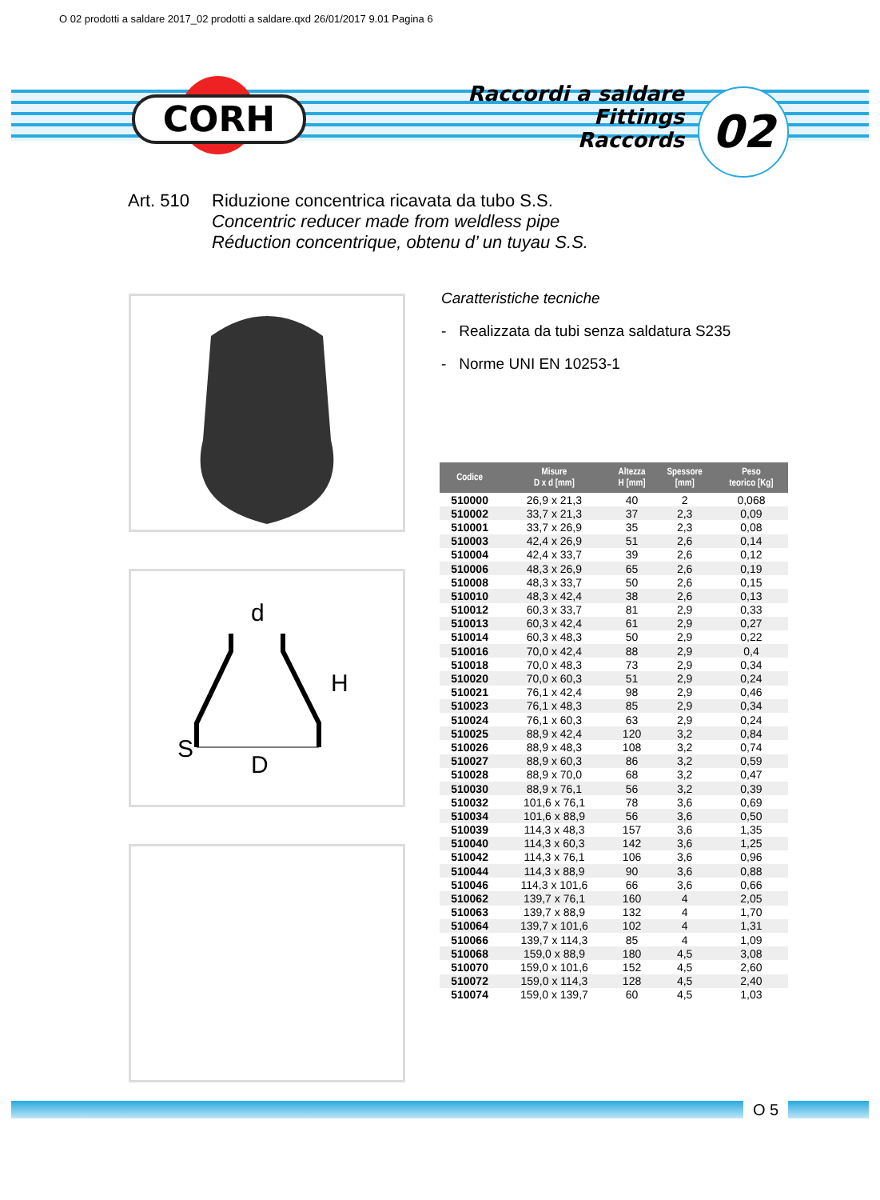O 02 prodotti a saldare 2017_02 prodotti a saldare.qxd 26/01/2017 9.01 Pagina 6
CORH
Raccordi a saldare
Fittings
Raccords
02
Art. 510 Riduzione concentrica ricavata da tubo S.S.
Concentric reducer made from weldless pipe
Réduction concentrique, obtenu d’ un tuyau S.S.
d
H
S
D
Caratteristiche tecniche
- Realizzata da tubi senza saldatura S235
- Norme UNI EN 10253-1
| Codice | Misure D x d [mm] | Altezza H [mm] | Spessore [mm] | Peso teorico [Kg] |
| --- | --- | --- | --- | --- |
| 510000 | 26,9 x 21,3 | 40 | 2 | 0,068 |
| 510002 | 33,7 x 21,3 | 37 | 2,3 | 0,09 |
| 510001 | 33,7 x 26,9 | 35 | 2,3 | 0,08 |
| 510003 | 42,4 x 26,9 | 51 | 2,6 | 0,14 |
| 510004 | 42,4 x 33,7 | 39 | 2,6 | 0,12 |
| 510006 | 48,3 x 26,9 | 65 | 2,6 | 0,19 |
| 510008 | 48,3 x 33,7 | 50 | 2,6 | 0,15 |
| 510010 | 48,3 x 42,4 | 38 | 2,6 | 0,13 |
| 510012 | 60,3 x 33,7 | 81 | 2,9 | 0,33 |
| 510013 | 60,3 x 42,4 | 61 | 2,9 | 0,27 |
| 510014 | 60,3 x 48,3 | 50 | 2,9 | 0,22 |
| 510016 | 70,0 x 42,4 | 88 | 2,9 | 0,4 |
| 510018 | 70,0 x 48,3 | 73 | 2,9 | 0,34 |
| 510020 | 70,0 x 60,3 | 51 | 2,9 | 0,24 |
| 510021 | 76,1 x 42,4 | 98 | 2,9 | 0,46 |
| 510023 | 76,1 x 48,3 | 85 | 2,9 | 0,34 |
| 510024 | 76,1 x 60,3 | 63 | 2,9 | 0,24 |
| 510025 | 88,9 x 42,4 | 120 | 3,2 | 0,84 |
| 510026 | 88,9 x 48,3 | 108 | 3,2 | 0,74 |
| 510027 | 88,9 x 60,3 | 86 | 3,2 | 0,59 |
| 510028 | 88,9 x 70,0 | 68 | 3,2 | 0,47 |
| 510030 | 88,9 x 76,1 | 56 | 3,2 | 0,39 |
| 510032 | 101,6 x 76,1 | 78 | 3,6 | 0,69 |
| 510034 | 101,6 x 88,9 | 56 | 3,6 | 0,50 |
| 510039 | 114,3 x 48,3 | 157 | 3,6 | 1,35 |
| 510040 | 114,3 x 60,3 | 142 | 3,6 | 1,25 |
| 510042 | 114,3 x 76,1 | 106 | 3,6 | 0,96 |
| 510044 | 114,3 x 88,9 | 90 | 3,6 | 0,88 |
| 510046 | 114,3 x 101,6 | 66 | 3,6 | 0,66 |
| 510062 | 139,7 x 76,1 | 160 | 4 | 2,05 |
| 510063 | 139,7 x 88,9 | 132 | 4 | 1,70 |
| 510064 | 139,7 x 101,6 | 102 | 4 | 1,31 |
| 510066 | 139,7 x 114,3 | 85 | 4 | 1,09 |
| 510068 | 159,0 x 88,9 | 180 | 4,5 | 3,08 |
| 510070 | 159,0 x 101,6 | 152 | 4,5 | 2,60 |
| 510072 | 159,0 x 114,3 | 128 | 4,5 | 2,40 |
| 510074 | 159,0 x 139,7 | 60 | 4,5 | 1,03 |
O 5